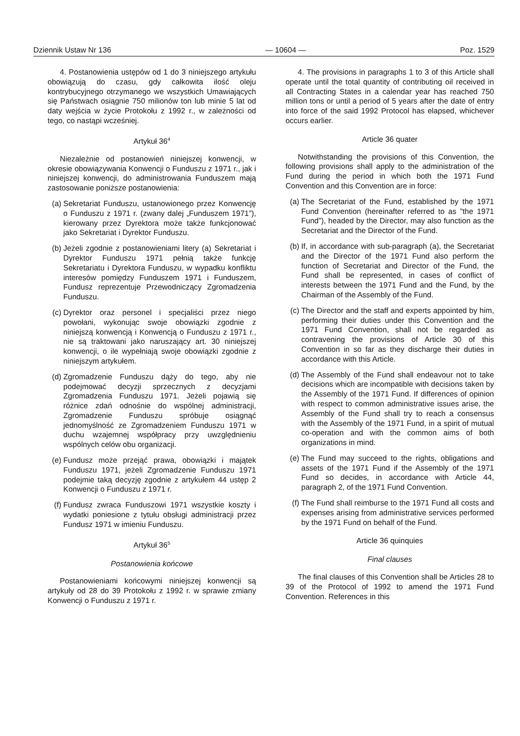Dziennik Ustaw Nr 136 — 10604 — Poz. 1529
4. Postanowienia ustępów od 1 do 3 niniejszego artykułu obowiązują do czasu, gdy całkowita ilość oleju kontrybucyjnego otrzymanego we wszystkich Umawiających się Państwach osiągnie 750 milionów ton lub minie 5 lat od daty wejścia w życie Protokołu z 1992 r., w zależności od tego, co nastąpi wcześniej.
Artykuł 36<sup>4</sup>
Niezależnie od postanowień niniejszej konwencji, w okresie obowiązywania Konwencji o Funduszu z 1971 r., jak i niniejszej konwencji, do administrowania Funduszem mają zastosowanie poniższe postanowienia:
(a)
Sekretariat Funduszu, ustanowionego przez Konwencję o Funduszu z 1971 r. (zwany dalej „Funduszem 1971”), kierowany przez Dyrektora może także funkcjonować jako Sekretariat i Dyrektor Funduszu.
(b)
Jeżeli zgodnie z postanowieniami litery (a) Sekretariat i Dyrektor Funduszu 1971 pełnią także funkcję Sekretariatu i Dyrektora Funduszu, w wypadku konfliktu interesów pomiędzy Funduszem 1971 i Funduszem, Fundusz reprezentuje Przewodniczący Zgromadzenia Funduszu.
(c)
Dyrektor oraz personel i specjaliści przez niego powołani, wykonując swoje obowiązki zgodnie z niniejszą konwencją i Konwencją o Funduszu z 1971 r., nie są traktowani jako naruszający art. 30 niniejszej konwencji, o ile wypełniają swoje obowiązki zgodnie z niniejszym artykułem.
(d)
Zgromadzenie Funduszu dąży do tego, aby nie podejmować decyzji sprzecznych z decyzjami Zgromadzenia Funduszu 1971. Jeżeli pojawią się różnice zdań odnośnie do wspólnej administracji, Zgromadzenie Funduszu spróbuje osiągnąć jednomyślność ze Zgromadzeniem Funduszu 1971 w duchu wzajemnej współpracy przy uwzględnieniu wspólnych celów obu organizacji.
(e)
Fundusz może przejąć prawa, obowiązki i majątek Funduszu 1971, jeżeli Zgromadzenie Funduszu 1971 podejmie taką decyzję zgodnie z artykułem 44 ustęp 2 Konwencji o Funduszu z 1971 r.
(f)
Fundusz zwraca Funduszowi 1971 wszystkie koszty i wydatki poniesione z tytułu obsługi administracji przez Fundusz 1971 w imieniu Funduszu.
Artykuł 36<sup>5</sup>
Postanowienia końcowe
Postanowieniami końcowymi niniejszej konwencji są artykuły od 28 do 39 Protokołu z 1992 r. w sprawie zmiany Konwencji o Funduszu z 1971 r.
4. The provisions in paragraphs 1 to 3 of this Article shall operate until the total quantity of contributing oil received in all Contracting States in a calendar year has reached 750 million tons or until a period of 5 years after the date of entry into force of the said 1992 Protocol has elapsed, whichever occurs earlier.
Article 36 quater
Notwithstanding the provisions of this Convention, the following provisions shall apply to the administration of the Fund during the period in which both the 1971 Fund Convention and this Convention are in force:
(a)
The Secretariat of the Fund, established by the 1971 Fund Convention (hereinafter referred to as ”the 1971 Fund”), headed by the Director, may also function as the Secretariat and the Director of the Fund.
(b)
If, in accordance with sub-paragraph (a), the Secretariat and the Director of the 1971 Fund also perform the function of Secretariat and Director of the Fund, the Fund shall be represented, in cases of conflict of interests between the 1971 Fund and the Fund, by the Chairman of the Assembly of the Fund.
(c)
The Director and the staff and experts appointed by him, performing their duties under this Convention and the 1971 Fund Convention, shall not be regarded as contravening the provisions of Article 30 of this Convention in so far as they discharge their duties in accordance with this Article.
(d)
The Assembly of the Fund shall endeavour not to take decisions which are incompatible with decisions taken by the Assembly of the 1971 Fund. If differences of opinion with respect to common administrative issues arise, the Assembly of the Fund shall try to reach a consensus with the Assembly of the 1971 Fund, in a spirit of mutual co-operation and with the common aims of both organizations in mind.
(e)
The Fund may succeed to the rights, obligations and assets of the 1971 Fund if the Assembly of the 1971 Fund so decides, in accordance with Article 44, paragraph 2, of the 1971 Fund Convention.
(f)
The Fund shall reimburse to the 1971 Fund all costs and expenses arising from administrative services performed by the 1971 Fund on behalf of the Fund.
Article 36 quinquies
Final clauses
The final clauses of this Convention shall be Articles 28 to 39 of the Protocol of 1992 to amend the 1971 Fund Convention. References in this